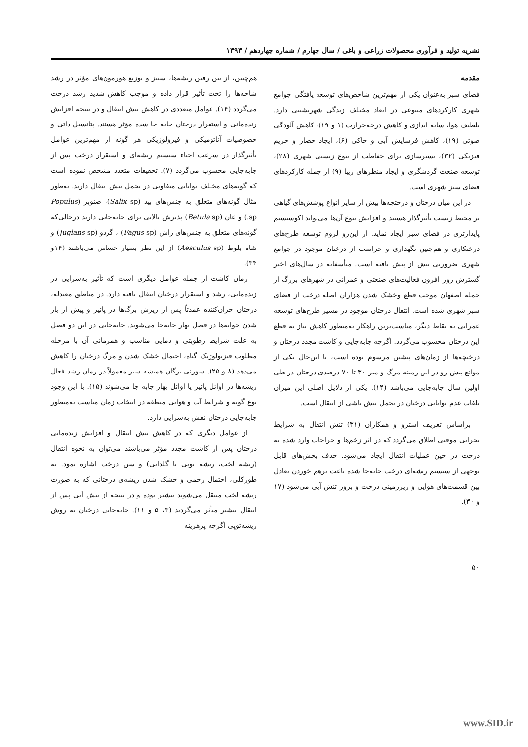نشریه تولید و فرآوری محصولات زراعی و باغی / سال چهارم / شماره چهاردهم / ۱۳۹۳
مقدمه
فضای سبز به‌عنوان یکی از مهم‌ترین شاخص‌های توسعه یافتگی جوامع شهری کارکردهای متنوعی در ابعاد مختلف زندگی شهرنشینی دارد. تلطیف هوا، سایه اندازی و کاهش درجه‌حرارت (۱ و ۱۹)، کاهش آلودگی صوتی (۱۹)، کاهش فرسایش آبی و خاکی (۶)، ایجاد حصار و حریم فیزیکی (۳۲)، بسترسازی برای حفاظت از تنوع زیستی شهری (۲۸)، توسعه صنعت گردشگری و ایجاد منظرهای زیبا (۹) از جمله کارکردهای فضای سبز شهری است.
در این میان درختان و درختچه‌ها بیش از سایر انواع پوشش‌های گیاهی بر محیط زیست تأثیرگذار هستند و افزایش تنوع آن‌ها می‌تواند اکوسیستم پایدارتری در فضای سبز ایجاد نماید. از این‌رو لزوم توسعه طرح‌های درختکاری و هم‌چنین نگهداری و حراست از درختان موجود در جوامع شهری ضرورتی بیش از پیش یافته است. متأسفانه در سال‌های اخیر گسترش روز افزون فعالیت‌های صنعتی و عمرانی در شهرهای بزرگ از جمله اصفهان موجب قطع وخشک شدن هزاران اصله درخت از فضای سبز شهری شده است. انتقال درختان موجود در مسیر طرح‌های توسعه عمرانی به نقاط دیگر، مناسب‌ترین راهکار به‌منظور کاهش نیاز به قطع این درختان محسوب می‌گردد. اگرچه جابه‌جایی و کاشت مجدد درختان و درختچه‌ها از زمان‌های پیشین مرسوم بوده است، با این‌حال یکی از موانع پیش رو در این زمینه مرگ و میر ۳۰ تا ۷۰ درصدی درختان در طی اولین سال جابه‌جایی می‌باشد (۱۴). یکی از دلایل اصلی این میزان تلفات عدم توانایی درختان در تحمل تنش ناشی از انتقال است.
براساس تعریف استرو و همکاران (۳۱) تنش انتقال به شرایط بحرانی موقتی اطلاق می‌گردد که در اثر زخم‌ها و جراحات وارد شده به درخت در حین عملیات انتقال ایجاد می‌شود. حذف بخش‌های قابل توجهی از سیستم ریشه‌ای درخت جابه‌جا شده باعث برهم خوردن تعادل بین قسمت‌های هوایی و زیرزمینی درخت و بروز تنش آبی می‌شود (۱۷ و ۳۰).
هم‌چنین، از بین رفتن ریشه‌ها، سنتز و توزیع هورمون‌های مؤثر در رشد شاخه‌ها را تحت تأثیر قرار داده و موجب کاهش شدید رشد درخت می‌گردد (۱۴). عوامل متعددی در کاهش تنش انتقال و در نتیجه افزایش زنده‌مانی و استقرار درختان جابه جا شده مؤثر هستند. پتانسیل ذاتی و خصوصیات آناتومیکی و فیزولوژیکی هر گونه از مهم‌ترین عوامل تأثیرگذار در سرعت احیاء سیستم ریشه‌ای و استقرار درخت پس از جابه‌جایی محسوب می‌گردد (۷). تحقیقات متعدد مشخص نموده است که گونه‌های مختلف توانایی متفاوتی در تحمل تنش انتقال دارند. به‌طور مثال گونه‌های متعلق به جنس‌های بید (Salix sp)، صنوبر (Populus sp.) و غان (Betula sp) پذیرش بالایی برای جابه‌جایی دارند درحالی‌که گونه‌های متعلق به جنس‌های راش (Fagus sp) ، گردو (Juglans sp) و شاه بلوط (Aesculus sp) از این نظر بسیار حساس می‌باشند (۱۴و ۳۴).
زمان کاشت از جمله عوامل دیگری است که تأثیر به‌سزایی در زنده‌مانی، رشد و استقرار درختان انتقال یافته دارد. در مناطق معتدله، درختان خزان‌کننده عمدتاً پس از ریزش برگ‌ها در پائیز و پیش از باز شدن جوانه‌ها در فصل بهار جابه‌جا می‌شوند. جابه‌جایی در این دو فصل به علت شرایط رطوبتی و دمایی مناسب و همزمانی آن با مرحله مطلوب فیزیولوژیک گیاه، احتمال خشک شدن و مرگ درختان را کاهش می‌دهد (۸ و ۲۵). سوزنی برگان همیشه سبز معمولاً در زمان رشد فعال ریشه‌ها در اوائل پائیز یا اوائل بهار جابه جا می‌شوند (۱۵). با این وجود نوع گونه و شرایط آب و هوایی منطقه در انتخاب زمان مناسب به‌منظور جابه‌جایی درختان نقش به‌سزایی دارد.
از عوامل دیگری که در کاهش تنش انتقال و افزایش زنده‌مانی درختان پس از کاشت مجدد مؤثر می‌باشند می‌توان به نحوه انتقال (ریشه لخت، ریشه توپی یا گلدانی) و سن درخت اشاره نمود. به طورکلی، احتمال زخمی و خشک شدن ریشه‌ی درختانی که به صورت ریشه لخت منتقل می‌شوند بیشتر بوده و در نتیجه از تنش آبی پس از انتقال بیشتر متأثر می‌گردند (۳، ۵ و ۱۱). جابه‌جایی درختان به روش ریشه‌توپی اگرچه پرهزینه
۵۰
www.SID.ir